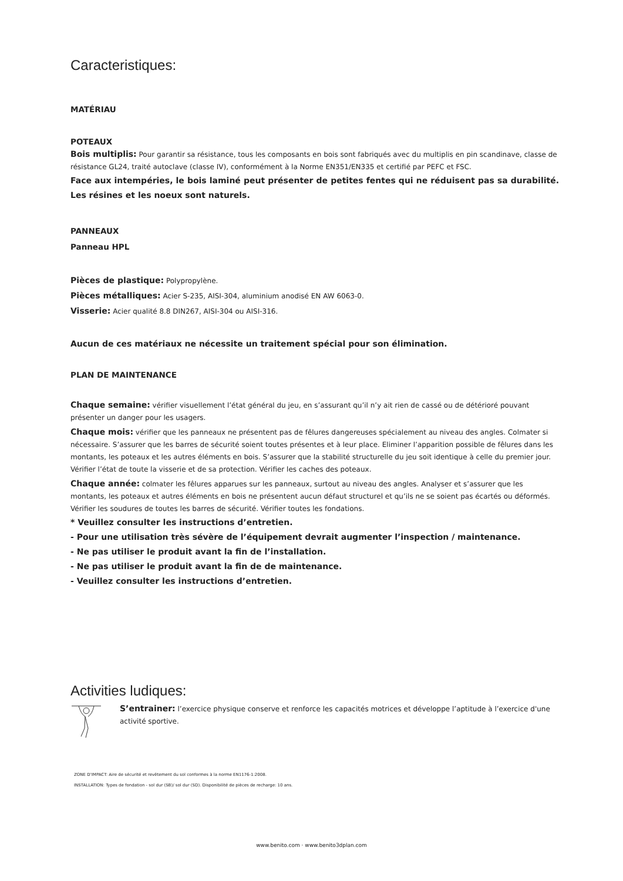Caracteristiques:
MATÉRIAU
POTEAUX
Bois multiplis: Pour garantir sa résistance, tous les composants en bois sont fabriqués avec du multiplis en pin scandinave, classe de résistance GL24, traité autoclave (classe IV), conformément à la Norme EN351/EN335 et certifié par PEFC et FSC.
Face aux intempéries, le bois laminé peut présenter de petites fentes qui ne réduisent pas sa durabilité. Les résines et les noeux sont naturels.
PANNEAUX
Panneau HPL
Pièces de plastique: Polypropylène.
Pièces métalliques: Acier S-235, AISI-304, aluminium anodisé EN AW 6063-0.
Visserie: Acier qualité 8.8 DIN267, AISI-304 ou AISI-316.
Aucun de ces matériaux ne nécessite un traitement spécial pour son élimination.
PLAN DE MAINTENANCE
Chaque semaine: vérifier visuellement l’état général du jeu, en s’assurant qu’il n’y ait rien de cassé ou de détérioré pouvant présenter un danger pour les usagers.
Chaque mois: vérifier que les panneaux ne présentent pas de fêlures dangereuses spécialement au niveau des angles. Colmater si nécessaire. S’assurer que les barres de sécurité soient toutes présentes et à leur place. Eliminer l’apparition possible de fêlures dans les montants, les poteaux et les autres éléments en bois. S’assurer que la stabilité structurelle du jeu soit identique à celle du premier jour. Vérifier l’état de toute la visserie et de sa protection. Vérifier les caches des poteaux.
Chaque année: colmater les fêlures apparues sur les panneaux, surtout au niveau des angles. Analyser et s’assurer que les montants, les poteaux et autres éléments en bois ne présentent aucun défaut structurel et qu’ils ne se soient pas écartés ou déformés. Vérifier les soudures de toutes les barres de sécurité. Vérifier toutes les fondations.
* Veuillez consulter les instructions d’entretien.
- Pour une utilisation très sévère de l’équipement devrait augmenter l’inspection / maintenance.
- Ne pas utiliser le produit avant la fin de l’installation.
- Ne pas utiliser le produit avant la fin de de maintenance.
- Veuillez consulter les instructions d’entretien.
Activities ludiques:
S’entrainer: l’exercice physique conserve et renforce les capacités motrices et développe l’aptitude à l’exercice d'une activité sportive.
ZONE D’IMPACT: Aire de sécurité et revêtement du sol conformes à la norme EN1176-1:2008.
INSTALLATION: Types de fondation - sol dur (SB)/ sol dur (SD). Disponibilité de pièces de recharge: 10 ans.
www.benito.com · www.benito3dplan.com